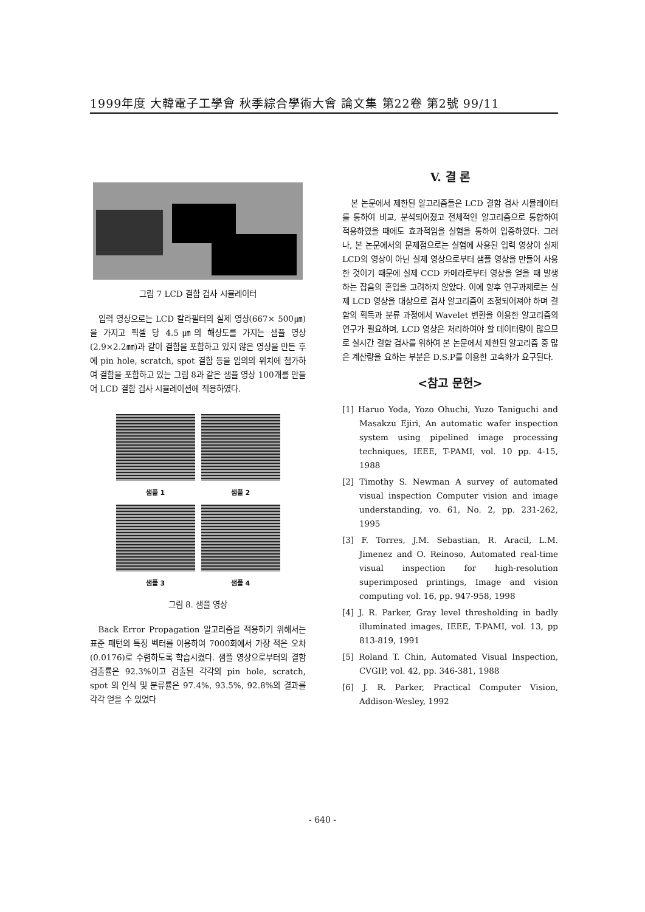1999年度 大韓電子工學會 秋季綜合學術大會 論文集 第22卷 第2號 99/11
그림 7 LCD 결함 검사 시뮬레이터
입력 영상으로는 LCD 칼라필터의 실제 영상(667× 500㎛)을 가지고 픽셀 당 4.5㎛의 해상도를 가지는 샘플 영상(2.9×2.2㎜)과 같이 결함을 포함하고 있지 않은 영상을 만든 후에 pin hole, scratch, spot 결함 등을 임의의 위치에 첨가하여 결함을 포함하고 있는 그림 8과 같은 샘플 영상 100개를 만들어 LCD 결함 검사 시뮬레이션에 적용하였다.
샘플 1
샘플 2
샘플 3
샘플 4
그림 8. 샘플 영상
Back Error Propagation 알고리즘을 적용하기 위해서는 표준 패턴의 특징 벡터를 이용하여 7000회에서 가장 적은 오차(0.0176)로 수렴하도록 학습시켰다. 샘플 영상으로부터의 결함 검출률은 92.3%이고 검출된 각각의 pin hole, scratch, spot 의 인식 및 분류률은 97.4%, 93.5%, 92.8%의 결과를 각각 얻을 수 있었다
V. 결 론
본 논문에서 제한된 알고리즘들은 LCD 결함 검사 시뮬레이터를 통하여 비교, 분석되어졌고 전체적인 알고리즘으로 통합하여 적용하였을 때에도 효과적임을 실험을 통하여 입증하였다. 그러나, 본 논문에서의 문제점으로는 실험에 사용된 입력 영상이 실제 LCD의 영상이 아닌 실제 영상으로부터 샘플 영상을 만들어 사용한 것이기 때문에 실제 CCD 카메라로부터 영상을 얻을 때 발생하는 잡음의 혼입을 고려하지 않았다. 이에 향후 연구과제로는 실제 LCD 영상을 대상으로 검사 알고리즘이 조정되어져야 하며 결함의 획득과 분류 과정에서 Wavelet 변환을 이용한 알고리즘의 연구가 필요하며, LCD 영상은 처리하여야 할 데이터량이 많으므로 실시간 결함 검사를 위하여 본 논문에서 제한된 알고리즘 중 많은 계산량을 요하는 부분은 D.S.P를 이용한 고속화가 요구된다.
<참고 문헌>
[1] Haruo Yoda, Yozo Ohuchi, Yuzo Taniguchi and Masakzu Ejiri, An automatic wafer inspection system using pipelined image processing techniques, IEEE, T-PAMI, vol. 10 pp. 4-15, 1988
[2] Timothy S. Newman A survey of automated visual inspection Computer vision and image understanding, vo. 61, No. 2, pp. 231-262, 1995
[3] F. Torres, J.M. Sebastian, R. Aracil, L.M. Jimenez and O. Reinoso, Automated real-time visual inspection for high-resolution superimposed printings, Image and vision computing vol. 16, pp. 947-958, 1998
[4] J. R. Parker, Gray level thresholding in badly illuminated images, IEEE, T-PAMI, vol. 13, pp 813-819, 1991
[5] Roland T. Chin, Automated Visual Inspection, CVGIP, vol. 42, pp. 346-381, 1988
[6] J. R. Parker, Practical Computer Vision, Addison-Wesley, 1992
- 640 -